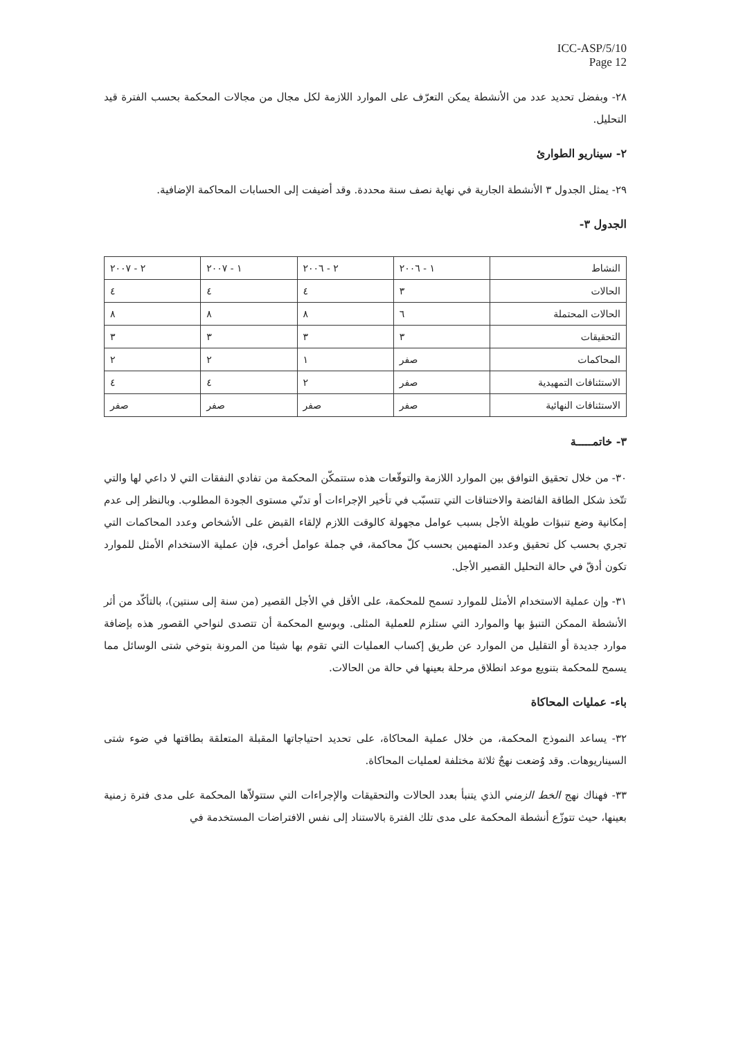ICC-ASP/5/10
Page 12
٢٨- وبفضل تحديد عدد من الأنشطة يمكن التعرّف على الموارد اللازمة لكل مجال من مجالات المحكمة بحسب الفترة قيد التحليل.
٢- سيناريو الطوارئ
٢٩- يمثل الجدول ٣ الأنشطة الجارية في نهاية نصف سنة محددة. وقد أضيفت إلى الحسابات المحاكمة الإضافية.
الجدول ٣-
| النشاط | ١ - ٢٠٠٦ | ٢ - ٢٠٠٦ | ١ - ٢٠٠٧ | ٢ - ٢٠٠٧ |
| --- | --- | --- | --- | --- |
| الحالات | ٣ | ٤ | ٤ | ٤ |
| الحالات المحتملة | ٦ | ٨ | ٨ | ٨ |
| التحقيقات | ٣ | ٣ | ٣ | ٣ |
| المحاكمات | صفر | ١ | ٢ | ٢ |
| الاستئنافات التمهيدية | صفر | ٢ | ٤ | ٤ |
| الاستئنافات النهائية | صفر | صفر | صفر | صفر |
٣- خاتمـــــة
٣٠- من خلال تحقيق التوافق بين الموارد اللازمة والتوقّعات هذه ستتمكّن المحكمة من تفادي النفقات التي لا داعي لها والتي تتّخذ شكل الطاقة الفائضة والاختناقات التي تتسبّب في تأخير الإجراءات أو تدنّي مستوى الجودة المطلوب. وبالنظر إلى عدم إمكانية وضع تنبؤات طويلة الأجل بسبب عوامل مجهولة كالوقت اللازم لإلقاء القبض على الأشخاص وعدد المحاكمات التي تجري بحسب كل تحقيق وعدد المتهمين بحسب كلّ محاكمة، في جملة عوامل أخرى، فإن عملية الاستخدام الأمثل للموارد تكون أدقّ في حالة التحليل القصير الأجل.
٣١- وإن عملية الاستخدام الأمثل للموارد تسمح للمحكمة، على الأقل في الأجل القصير (من سنة إلى سنتين)، بالتأكّد من أثر الأنشطة الممكن التنبؤ بها والموارد التي ستلزم للعملية المثلى. وبوسع المحكمة أن تتصدى لنواحي القصور هذه بإضافة موارد جديدة أو التقليل من الموارد عن طريق إكساب العمليات التي تقوم بها شيئا من المرونة بتوخي شتى الوسائل مما يسمح للمحكمة بتنويع موعد انطلاق مرحلة بعينها في حالة من الحالات.
باء- عمليات المحاكاة
٣٢- يساعد النموذج المحكمة، من خلال عملية المحاكاة، على تحديد احتياجاتها المقبلة المتعلقة بطاقتها في ضوء شتى السيناريوهات. وقد وُضعت نهجٌ ثلاثة مختلفة لعمليات المحاكاة.
٣٣- فهناك نهج الخط الزمني الذي يتنبأ بعدد الحالات والتحقيقات والإجراءات التي ستتولاّها المحكمة على مدى فترة زمنية بعينها، حيث تتوزّع أنشطة المحكمة على مدى تلك الفترة بالاستناد إلى نفس الافتراضات المستخدمة في